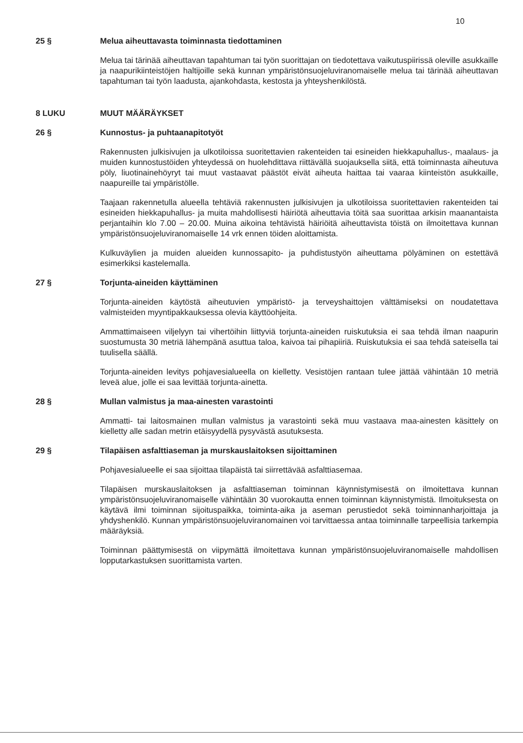10
25 § Melua aiheuttavasta toiminnasta tiedottaminen
Melua tai tärinää aiheuttavan tapahtuman tai työn suorittajan on tiedotettava vaikutuspiirissä oleville asukkaille ja naapurikiinteistöjen haltijoille sekä kunnan ympäristönsuojeluviranomaiselle melua tai tärinää aiheuttavan tapahtuman tai työn laadusta, ajankohdasta, kestosta ja yhteyshenkilöstä.
8 LUKU MUUT MÄÄRÄYKSET
26 § Kunnostus- ja puhtaanapitotyöt
Rakennusten julkisivujen ja ulkotiloissa suoritettavien rakenteiden tai esineiden hiekkapuhallus-, maalaus- ja muiden kunnostustöiden yhteydessä on huolehdittava riittävällä suojauksella siitä, että toiminnasta aiheutuva pöly, liuotinainehöyryt tai muut vastaavat päästöt eivät aiheuta haittaa tai vaaraa kiinteistön asukkaille, naapureille tai ympäristölle.
Taajaan rakennetulla alueella tehtäviä rakennusten julkisivujen ja ulkotiloissa suoritettavien rakenteiden tai esineiden hiekkapuhallus- ja muita mahdollisesti häiriötä aiheuttavia töitä saa suorittaa arkisin maanantaista perjantaihin klo 7.00 – 20.00. Muina aikoina tehtävistä häiriöitä aiheuttavista töistä on ilmoitettava kunnan ympäristönsuojeluviranomaiselle 14 vrk ennen töiden aloittamista.
Kulkuväylien ja muiden alueiden kunnossapito- ja puhdistustyön aiheuttama pölyäminen on estettävä esimerkiksi kastelemalla.
27 § Torjunta-aineiden käyttäminen
Torjunta-aineiden käytöstä aiheutuvien ympäristö- ja terveyshaittojen välttämiseksi on noudatettava valmisteiden myyntipakkauksessa olevia käyttöohjeita.
Ammattimaiseen viljelyyn tai vihertöihin liittyviä torjunta-aineiden ruiskutuksia ei saa tehdä ilman naapurin suostumusta 30 metriä lähempänä asuttua taloa, kaivoa tai pihapiiriä. Ruiskutuksia ei saa tehdä sateisella tai tuulisella säällä.
Torjunta-aineiden levitys pohjavesialueella on kielletty. Vesistöjen rantaan tulee jättää vähintään 10 metriä leveä alue, jolle ei saa levittää torjunta-ainetta.
28 § Mullan valmistus ja maa-ainesten varastointi
Ammatti- tai laitosmainen mullan valmistus ja varastointi sekä muu vastaava maa-ainesten käsittely on kielletty alle sadan metrin etäisyydellä pysyvästä asutuksesta.
29 § Tilapäisen asfalttiaseman ja murskauslaitoksen sijoittaminen
Pohjavesialueelle ei saa sijoittaa tilapäistä tai siirrettävää asfalttiasemaa.
Tilapäisen murskauslaitoksen ja asfalttiaseman toiminnan käynnistymisestä on ilmoitettava kunnan ympäristönsuojeluviranomaiselle vähintään 30 vuorokautta ennen toiminnan käynnistymistä. Ilmoituksesta on käytävä ilmi toiminnan sijoituspaikka, toiminta-aika ja aseman perustiedot sekä toiminnanharjoittaja ja yhdyshenkilö. Kunnan ympäristönsuojeluviranomainen voi tarvittaessa antaa toiminnalle tarpeellisia tarkempia määräyksiä.
Toiminnan päättymisestä on viipymättä ilmoitettava kunnan ympäristönsuojeluviranomaiselle mahdollisen lopputarkastuksen suorittamista varten.